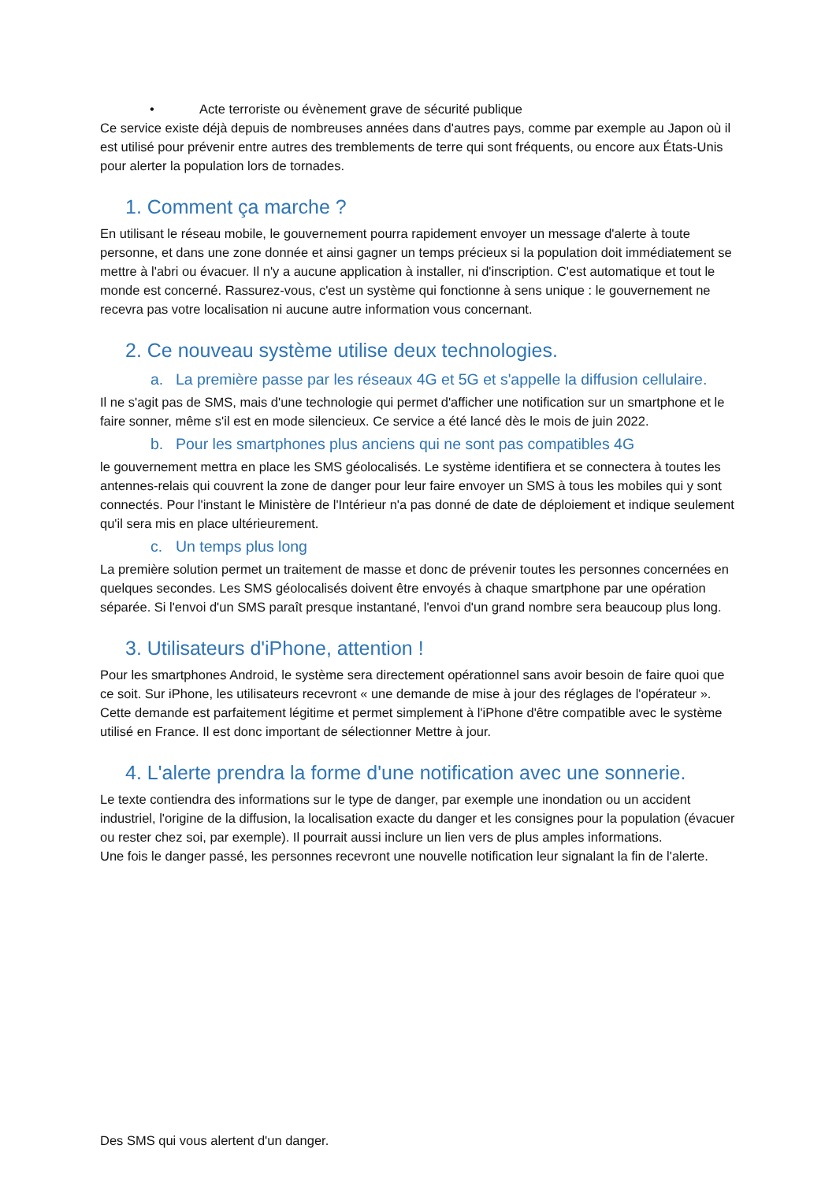• Acte terroriste ou évènement grave de sécurité publique
Ce service existe déjà depuis de nombreuses années dans d'autres pays, comme par exemple au Japon où il est utilisé pour prévenir entre autres des tremblements de terre qui sont fréquents, ou encore aux États-Unis pour alerter la population lors de tornades.
1. Comment ça marche ?
En utilisant le réseau mobile, le gouvernement pourra rapidement envoyer un message d'alerte à toute personne, et dans une zone donnée et ainsi gagner un temps précieux si la population doit immédiatement se mettre à l'abri ou évacuer. Il n'y a aucune application à installer, ni d'inscription. C'est automatique et tout le monde est concerné. Rassurez-vous, c'est un système qui fonctionne à sens unique : le gouvernement ne recevra pas votre localisation ni aucune autre information vous concernant.
2. Ce nouveau système utilise deux technologies.
a. La première passe par les réseaux 4G et 5G et s'appelle la diffusion cellulaire.
Il ne s'agit pas de SMS, mais d'une technologie qui permet d'afficher une notification sur un smartphone et le faire sonner, même s'il est en mode silencieux. Ce service a été lancé dès le mois de juin 2022.
b. Pour les smartphones plus anciens qui ne sont pas compatibles 4G
le gouvernement mettra en place les SMS géolocalisés. Le système identifiera et se connectera à toutes les antennes-relais qui couvrent la zone de danger pour leur faire envoyer un SMS à tous les mobiles qui y sont connectés. Pour l'instant le Ministère de l'Intérieur n'a pas donné de date de déploiement et indique seulement qu'il sera mis en place ultérieurement.
c. Un temps plus long
La première solution permet un traitement de masse et donc de prévenir toutes les personnes concernées en quelques secondes. Les SMS géolocalisés doivent être envoyés à chaque smartphone par une opération séparée. Si l'envoi d'un SMS paraît presque instantané, l'envoi d'un grand nombre sera beaucoup plus long.
3. Utilisateurs d'iPhone, attention !
Pour les smartphones Android, le système sera directement opérationnel sans avoir besoin de faire quoi que ce soit. Sur iPhone, les utilisateurs recevront « une demande de mise à jour des réglages de l'opérateur ». Cette demande est parfaitement légitime et permet simplement à l'iPhone d'être compatible avec le système utilisé en France. Il est donc important de sélectionner Mettre à jour.
4. L'alerte prendra la forme d'une notification avec une sonnerie.
Le texte contiendra des informations sur le type de danger, par exemple une inondation ou un accident industriel, l'origine de la diffusion, la localisation exacte du danger et les consignes pour la population (évacuer ou rester chez soi, par exemple). Il pourrait aussi inclure un lien vers de plus amples informations.
Une fois le danger passé, les personnes recevront une nouvelle notification leur signalant la fin de l'alerte.
Des SMS qui vous alertent d'un danger.